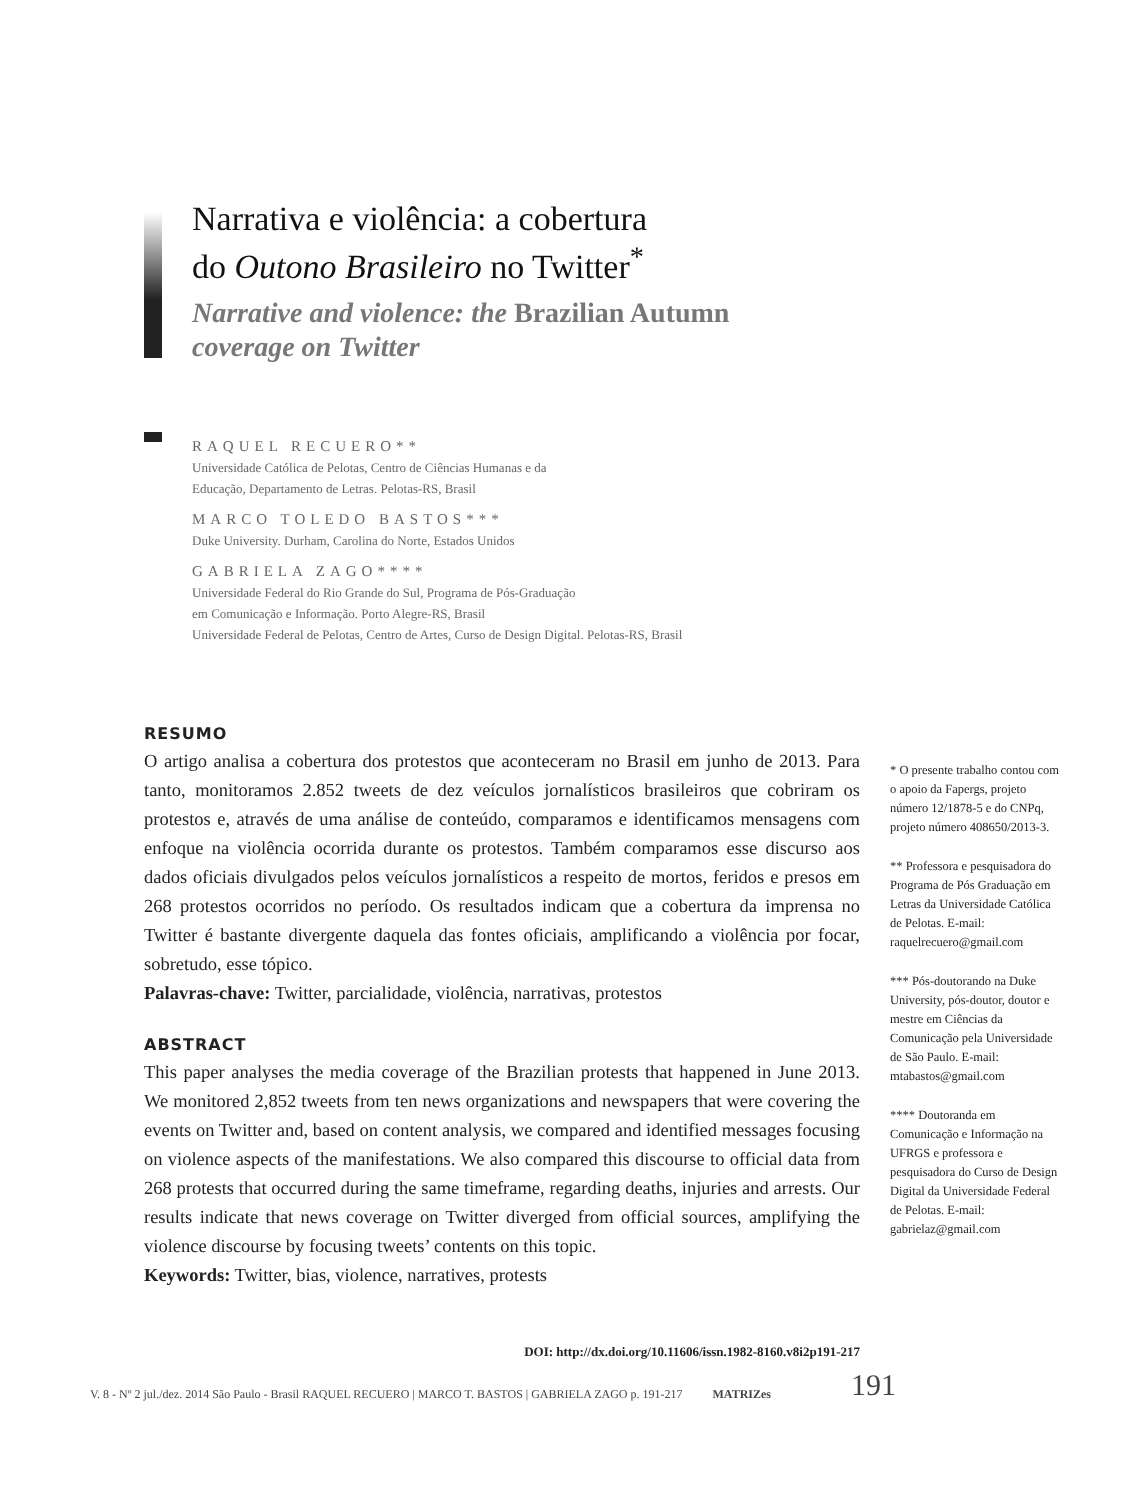Narrativa e violência: a cobertura
do Outono Brasileiro no Twitter<sup>*</sup>
Narrative and violence: the Brazilian Autumn
coverage on Twitter
RAQUEL RECUERO**
Universidade Católica de Pelotas, Centro de Ciências Humanas e da
Educação, Departamento de Letras. Pelotas-RS, Brasil
MARCO TOLEDO BASTOS***
Duke University. Durham, Carolina do Norte, Estados Unidos
GABRIELA ZAGO****
Universidade Federal do Rio Grande do Sul, Programa de Pós-Graduação
em Comunicação e Informação. Porto Alegre-RS, Brasil
Universidade Federal de Pelotas, Centro de Artes, Curso de Design Digital. Pelotas-RS, Brasil
RESUMO
O artigo analisa a cobertura dos protestos que aconteceram no Brasil em junho de 2013. Para tanto, monitoramos 2.852 tweets de dez veículos jornalísticos brasileiros que cobriram os protestos e, através de uma análise de conteúdo, comparamos e identificamos mensagens com enfoque na violência ocorrida durante os protestos. Também comparamos esse discurso aos dados oficiais divulgados pelos veículos jornalísticos a respeito de mortos, feridos e presos em 268 protestos ocorridos no período. Os resultados indicam que a cobertura da imprensa no Twitter é bastante divergente daquela das fontes oficiais, amplificando a violência por focar, sobretudo, esse tópico.
Palavras-chave: Twitter, parcialidade, violência, narrativas, protestos
ABSTRACT
This paper analyses the media coverage of the Brazilian protests that happened in June 2013. We monitored 2,852 tweets from ten news organizations and newspapers that were covering the events on Twitter and, based on content analysis, we compared and identified messages focusing on violence aspects of the manifestations. We also compared this discourse to official data from 268 protests that occurred during the same timeframe, regarding deaths, injuries and arrests. Our results indicate that news coverage on Twitter diverged from official sources, amplifying the violence discourse by focusing tweets’ contents on this topic.
Keywords: Twitter, bias, violence, narratives, protests
* O presente trabalho contou com o apoio da Fapergs, projeto número 12/1878-5 e do CNPq, projeto número 408650/2013-3.
** Professora e pesquisadora do Programa de Pós Graduação em Letras da Universidade Católica de Pelotas. E-mail: raquelrecuero@gmail.com
*** Pós-doutorando na Duke University, pós-doutor, doutor e mestre em Ciências da Comunicação pela Universidade de São Paulo. E-mail: mtabastos@gmail.com
**** Doutoranda em Comunicação e Informação na UFRGS e professora e pesquisadora do Curso de Design Digital da Universidade Federal de Pelotas. E-mail: gabrielaz@gmail.com
DOI: http://dx.doi.org/10.11606/issn.1982-8160.v8i2p191-217
V. 8 - Nº 2 jul./dez. 2014 São Paulo - Brasil RAQUEL RECUERO | MARCO T. BASTOS | GABRIELA ZAGO p. 191-217 MATRIZes 191